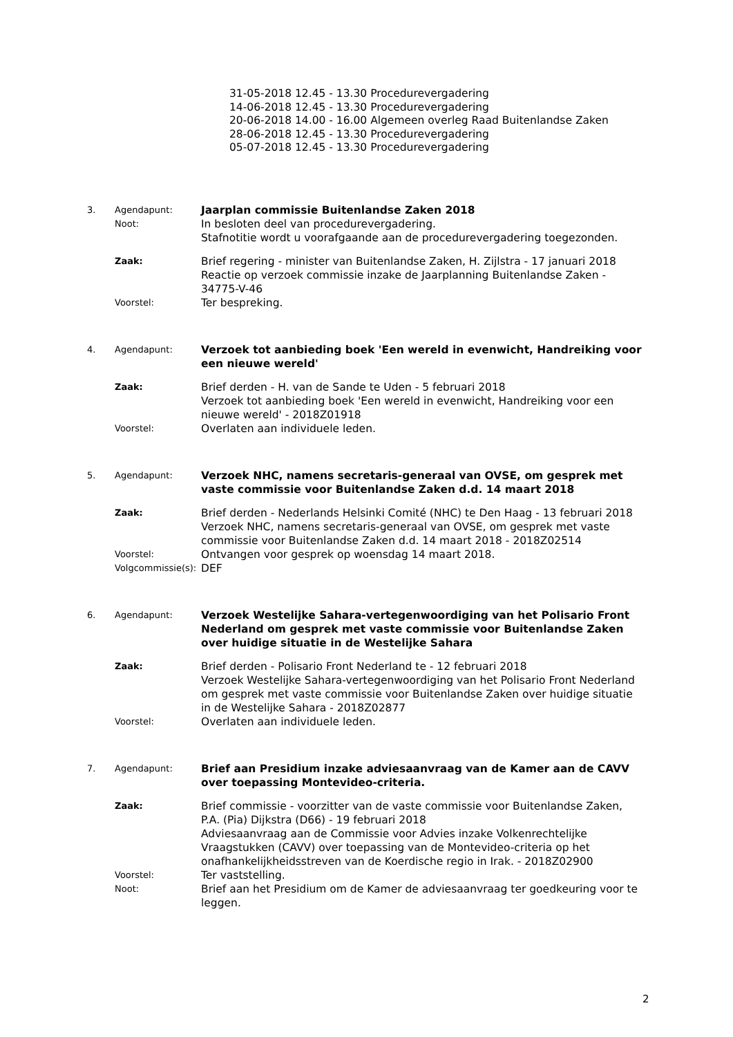31-05-2018 12.45 - 13.30 Procedurevergadering
14-06-2018 12.45 - 13.30 Procedurevergadering
20-06-2018 14.00 - 16.00 Algemeen overleg Raad Buitenlandse Zaken
28-06-2018 12.45 - 13.30 Procedurevergadering
05-07-2018 12.45 - 13.30 Procedurevergadering
3.
Agendapunt:
Jaarplan commissie Buitenlandse Zaken 2018
Noot:
In besloten deel van procedurevergadering.
Stafnotitie wordt u voorafgaande aan de procedurevergadering toegezonden.
Zaak:
Brief regering - minister van Buitenlandse Zaken, H. Zijlstra - 17 januari 2018
Reactie op verzoek commissie inzake de Jaarplanning Buitenlandse Zaken - 34775-V-46
Voorstel:
Ter bespreking.
4.
Agendapunt:
Verzoek tot aanbieding boek 'Een wereld in evenwicht, Handreiking voor een nieuwe wereld'
Zaak:
Brief derden - H. van de Sande te Uden - 5 februari 2018
Verzoek tot aanbieding boek 'Een wereld in evenwicht, Handreiking voor een nieuwe wereld' - 2018Z01918
Voorstel:
Overlaten aan individuele leden.
5.
Agendapunt:
Verzoek NHC, namens secretaris-generaal van OVSE, om gesprek met vaste commissie voor Buitenlandse Zaken d.d. 14 maart 2018
Zaak:
Brief derden - Nederlands Helsinki Comité (NHC) te Den Haag - 13 februari 2018
Verzoek NHC, namens secretaris-generaal van OVSE, om gesprek met vaste commissie voor Buitenlandse Zaken d.d. 14 maart 2018 - 2018Z02514
Voorstel:
Ontvangen voor gesprek op woensdag 14 maart 2018.
Volgcommissie(s):
DEF
6.
Agendapunt:
Verzoek Westelijke Sahara-vertegenwoordiging van het Polisario Front Nederland om gesprek met vaste commissie voor Buitenlandse Zaken over huidige situatie in de Westelijke Sahara
Zaak:
Brief derden - Polisario Front Nederland te - 12 februari 2018
Verzoek Westelijke Sahara-vertegenwoordiging van het Polisario Front Nederland om gesprek met vaste commissie voor Buitenlandse Zaken over huidige situatie in de Westelijke Sahara - 2018Z02877
Voorstel:
Overlaten aan individuele leden.
7.
Agendapunt:
Brief aan Presidium inzake adviesaanvraag van de Kamer aan de CAVV over toepassing Montevideo-criteria.
Zaak:
Brief commissie - voorzitter van de vaste commissie voor Buitenlandse Zaken, P.A. (Pia) Dijkstra (D66) - 19 februari 2018
Adviesaanvraag aan de Commissie voor Advies inzake Volkenrechtelijke Vraagstukken (CAVV) over toepassing van de Montevideo-criteria op het onafhankelijkheidsstreven van de Koerdische regio in Irak. - 2018Z02900
Voorstel:
Ter vaststelling.
Noot:
Brief aan het Presidium om de Kamer de adviesaanvraag ter goedkeuring voor te leggen.
2